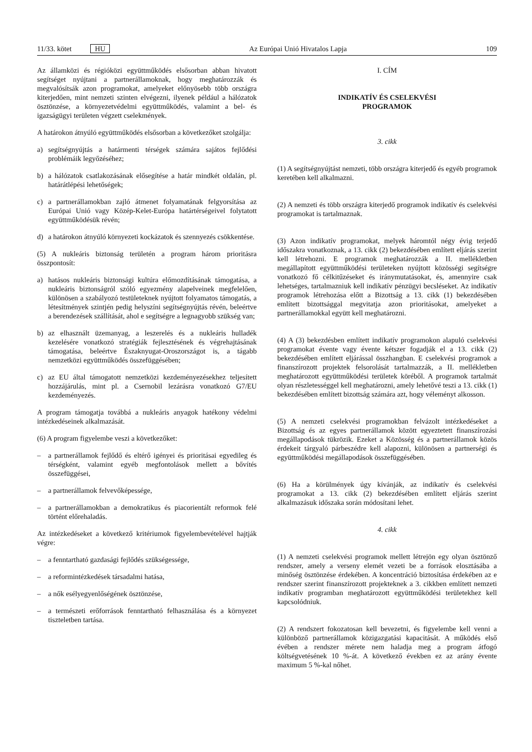11/33. kötet HU Az Európai Unió Hivatalos Lapja
109
Az államközi és régióközi együttműködés elsősorban abban hivatott segítséget nyújtani a partnerállamoknak, hogy meghatározzák és megvalósítsák azon programokat, amelyeket előnyösebb több országra kiterjedően, mint nemzeti szinten elvégezni, ilyenek például a hálózatok ösztönzése, a környezetvédelmi együttműködés, valamint a bel- és igazságügyi területen végzett cselekmények.
A határokon átnyúló együttműködés elsősorban a következőket szolgálja:
a) segítségnyújtás a határmenti térségek számára sajátos fejlődési problémáik legyőzéséhez;
b) a hálózatok csatlakozásának elősegítése a határ mindkét oldalán, pl. határátlépési lehetőségek;
c) a partnerállamokban zajló átmenet folyamatának felgyorsítása az Európai Unió vagy Közép-Kelet-Európa határtérségeivel folytatott együttműködésük révén;
d) a határokon átnyúló környezeti kockázatok és szennyezés csökkentése.
(5) A nukleáris biztonság területén a program három prioritásra összpontosít:
a) hatásos nukleáris biztonsági kultúra előmozdításának támogatása, a nukleáris biztonságról szóló egyezmény alapelveinek megfelelően, különösen a szabályozó testületeknek nyújtott folyamatos támogatás, a létesítmények szintjén pedig helyszíni segítségnyújtás révén, beleértve a berendezések szállítását, ahol e segítségre a legnagyobb szükség van;
b) az elhasznált üzemanyag, a leszerelés és a nukleáris hulladék kezelésére vonatkozó stratégiák fejlesztésének és végrehajtásának támogatása, beleértve Északnyugat-Oroszországot is, a tágabb nemzetközi együttműködés összefüggésében;
c) az EU által támogatott nemzetközi kezdeményezésekhez teljesített hozzájárulás, mint pl. a Csernobil lezárásra vonatkozó G7/EU kezdeményezés.
A program támogatja továbbá a nukleáris anyagok hatékony védelmi intézkedéseinek alkalmazását.
(6) A program figyelembe veszi a következőket:
– a partnerállamok fejlődő és eltérő igényei és prioritásai egyedileg és térségként, valamint egyéb megfontolások mellett a bővítés összefüggései,
– a partnerállamok felvevőképessége,
– a partnerállamokban a demokratikus és piacorientált reformok felé történt előrehaladás.
Az intézkedéseket a következő kritériumok figyelembevételével hajtják végre:
– a fenntartható gazdasági fejlődés szükségessége,
– a reformintézkedések társadalmi hatása,
– a nők esélyegyenlőségének ösztönzése,
– a természeti erőforrások fenntartható felhasználása és a környezet tiszteletben tartása.
I. CÍM
INDIKATÍV ÉS CSELEKVÉSI
PROGRAMOK
3. cikk
(1) A segítségnyújtást nemzeti, több országra kiterjedő és egyéb programok keretében kell alkalmazni.
(2) A nemzeti és több országra kiterjedő programok indikatív és cselekvési programokat is tartalmaznak.
(3) Azon indikatív programokat, melyek háromtól négy évig terjedő időszakra vonatkoznak, a 13. cikk (2) bekezdésében említett eljárás szerint kell létrehozni. E programok meghatározzák a II. mellékletben megállapított együttműködési területeken nyújtott közösségi segítségre vonatkozó fő célkitűzéseket és iránymutatásokat, és, amennyire csak lehetséges, tartalmazniuk kell indikatív pénzügyi becsléseket. Az indikatív programok létrehozása előtt a Bizottság a 13. cikk (1) bekezdésében említett bizottsággal megvitatja azon prioritásokat, amelyeket a partnerállamokkal együtt kell meghatározni.
(4) A (3) bekezdésben említett indikatív programokon alapuló cselekvési programokat évente vagy évente kétszer fogadják el a 13. cikk (2) bekezdésében említett eljárással összhangban. E cselekvési programok a finanszírozott projektek felsorolását tartalmazzák, a II. mellékletben meghatározott együttműködési területek köréből. A programok tartalmát olyan részletességgel kell meghatározni, amely lehetővé teszi a 13. cikk (1) bekezdésében említett bizottság számára azt, hogy véleményt alkosson.
(5) A nemzeti cselekvési programokban felvázolt intézkedéseket a Bizottság és az egyes partnerállamok között egyeztetett finanszírozási megállapodások tükrözik. Ezeket a Közösség és a partnerállamok közös érdekeit tárgyaló párbeszédre kell alapozni, különösen a partnerségi és együttműködési megállapodások összefüggésében.
(6) Ha a körülmények úgy kívánják, az indikatív és cselekvési programokat a 13. cikk (2) bekezdésében említett eljárás szerint alkalmazásuk időszaka során módosítani lehet.
4. cikk
(1) A nemzeti cselekvési programok mellett létrejön egy olyan ösztönző rendszer, amely a verseny elemét vezeti be a források elosztásába a minőség ösztönzése érdekében. A koncentráció biztosítása érdekében az e rendszer szerint finanszírozott projekteknek a 3. cikkben említett nemzeti indikatív programban meghatározott együttműködési területekhez kell kapcsolódniuk.
(2) A rendszert fokozatosan kell bevezetni, és figyelembe kell venni a különböző partnerállamok közigazgatási kapacitását. A működés első évében a rendszer mérete nem haladja meg a program átfogó költségvetésének 10 %-át. A következő években ez az arány évente maximum 5 %-kal nőhet.